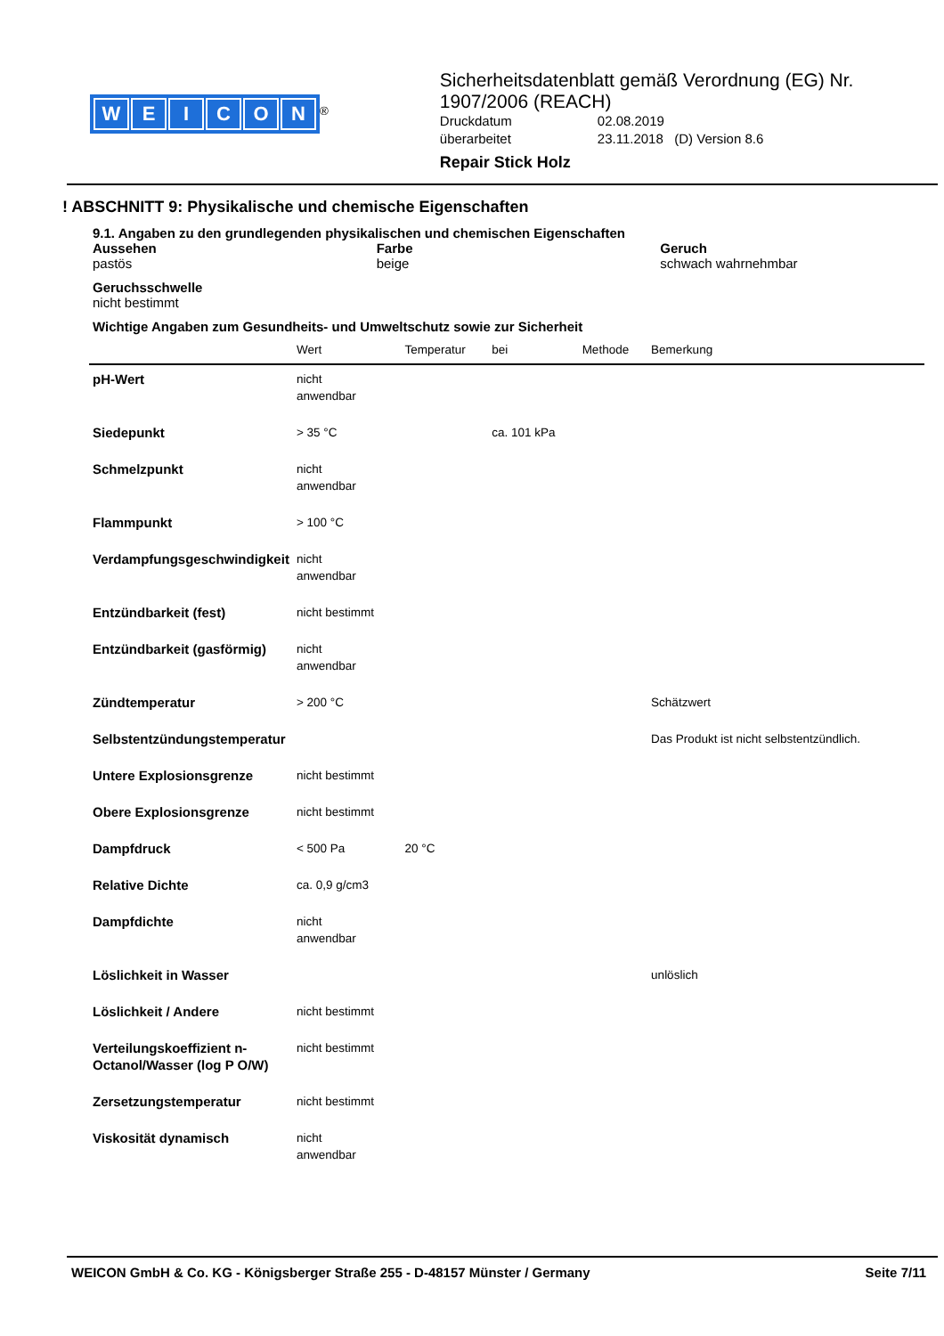WEICON
<sup>®</sup>
Sicherheitsdatenblatt gemäß Verordnung (EG) Nr. 1907/2006 (REACH)
Druckdatum 02.08.2019
überarbeitet 23.11.2018 (D) Version 8.6
Repair Stick Holz
! ABSCHNITT 9: Physikalische und chemische Eigenschaften
9.1. Angaben zu den grundlegenden physikalischen und chemischen Eigenschaften
Aussehen
pastös
Farbe
beige
Geruch
schwach wahrnehmbar
Geruchsschwelle
nicht bestimmt
Wichtige Angaben zum Gesundheits- und Umweltschutz sowie zur Sicherheit
| | Wert | Temperatur | bei | Methode | Bemerkung |
| --- | --- | --- | --- | --- | --- |
| pH-Wert | nicht anwendbar | | | | |
| Siedepunkt | > 35 °C | | ca. 101 kPa | | |
| Schmelzpunkt | nicht anwendbar | | | | |
| Flammpunkt | > 100 °C | | | | |
| Verdampfungsgeschwindigkeit | nicht anwendbar | | | | |
| Entzündbarkeit (fest) | nicht bestimmt | | | | |
| Entzündbarkeit (gasförmig) | nicht anwendbar | | | | |
| Zündtemperatur | > 200 °C | | | | Schätzwert |
| Selbstentzündungstemperatur | | | | | Das Produkt ist nicht selbstentzündlich. |
| Untere Explosionsgrenze | nicht bestimmt | | | | |
| Obere Explosionsgrenze | nicht bestimmt | | | | |
| Dampfdruck | < 500 Pa | 20 °C | | | |
| Relative Dichte | ca. 0,9 g/cm3 | | | | |
| Dampfdichte | nicht anwendbar | | | | |
| Löslichkeit in Wasser | | | | | unlöslich |
| Löslichkeit / Andere | nicht bestimmt | | | | |
| Verteilungskoeffizient n-Octanol/Wasser (log P O/W) | nicht bestimmt | | | | |
| Zersetzungstemperatur | nicht bestimmt | | | | |
| Viskosität dynamisch | nicht anwendbar | | | | |
WEICON GmbH & Co. KG - Königsberger Straße 255 - D-48157 Münster / Germany Seite 7/11